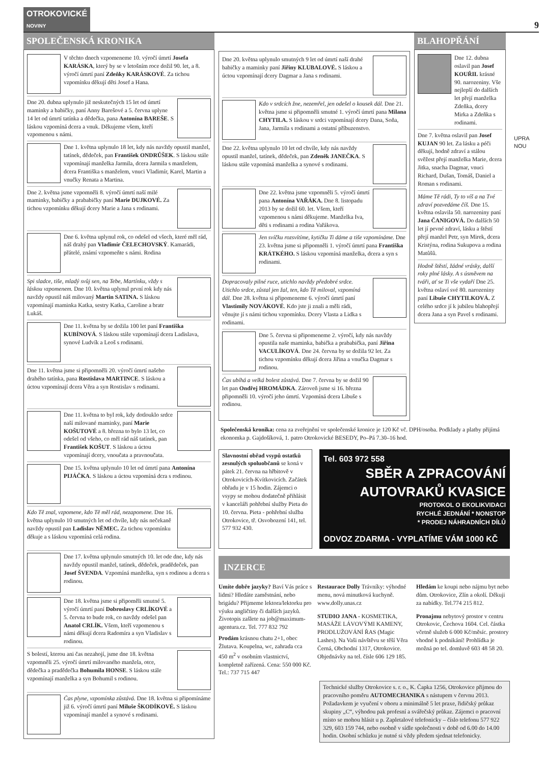OTROKOVICKÉ
NOVINY
9
SPOLEČENSKÁ KRONIKA
V těchto dnech vzpomeneme 10. výročí úmrtí Josefa KARÁSKA, který by se v letošním roce dožil 90. let, a 8. výročí úmrtí paní Zdeňky KARÁSKOVÉ. Za tichou vzpomínku děkují děti Josef a Hana.
Dne 20. dubna uplynulo již neskutečných 15 let od úmrtí maminky a babičky, paní Anny Barešové a 5. června uplyne 14 let od úmrtí tatínka a dědečka, pana Antonína BAREŠE. S láskou vzpomíná dcera a vnuk. Děkujeme všem, kteří vzpomenou s námi.
Dne 1. května uplynulo 18 let, kdy nás navždy opustil manžel, tatínek, dědeček, pan František ONDRŮŠEK. S láskou stále vzpomínají manželka Jarmila, dcera Jarmila s manželem, dcera Františka s manželem, vnuci Vladimír, Karel, Martin a vnučky Renata a Martina.
Dne 2. května jsme vzpomněli 8. výročí úmrtí naší milé maminky, babičky a prababičky paní Marie DUJKOVÉ. Za tichou vzpomínku děkují dcery Marie a Jana s rodinami.
Dne 6. května uplynul rok, co odešel od všech, které měl rád, náš drahý pan Vladimír ČELECHOVSKÝ. Kamarádi, přátelé, známí vzpomeňte s námi. Rodina
Spi sladce, tiše, mladý svůj sen, na Tebe, Martínku, vždy s láskou vzpomenem. Dne 10. května uplynul první rok kdy nás navždy opustil náš milovaný Martin SATINA. S láskou vzpomínají maminka Katka, sestry Katka, Caroline a bratr Lukáš.
Dne 11. května by se dožila 100 let paní Františka KUBÍNOVÁ. S láskou stále vzpomínají dcera Ladislava, synové Ludvík a Leoš s rodinami.
Dne 11. května jsme si připomněli 20. výročí úmrtí našeho drahého tatínka, pana Rostislava MARTINCE. S láskou a úctou vzpomínají dcera Věra a syn Rostislav s rodinami.
Dne 11. května to byl rok, kdy dotlouklo srdce naší milované maminky, paní Marie KOŠUTOVÉ a 8. března to bylo 13 let, co odešel od všeho, co měl rád náš tatínek, pan František KOŠUT. S láskou a úctou vzpomínají dcery, vnoučata a pravnoučata.
Dne 15. května uplynulo 10 let od úmrtí pana Antonína PIJÁČKA. S láskou a úctou vzpomíná dcra s rodinou.
Kdo Tě znal, vzpomene, kdo Tě měl rád, nezapomene. Dne 16. května uplynulo 10 smutných let od chvíle, kdy nás nečekaně navždy opustil pan Ladislav NĚMEC. Za tichou vzpomínku děkuje a s láskou vzpomíná celá rodina.
Dne 17. května uplynulo smutných 10. let ode dne, kdy nás navždy opustil manžel, tatínek, dědeček, pradědeček, pan Josef ŠVENDA. Vzpomíná manželka, syn s rodinou a dcera s rodinou.
Dne 18. května jsme si připoměli smutné 5. výročí úmrtí paní Dobroslavy CRLÍKOVÉ a 5. června to bude rok, co navždy odešel pan Anatol CRLÍK. Všem, kteří vzpomenou s námi děkují dcera Radomíra a syn Vladislav s rodinou.
S bolestí, kterou ani čas nezahojí, jsme dne 18. května vzpomněli 25. výročí úmrtí milovaného manžela, otce, dědečka a pradědečka Bohumila HONSE. S láskou stále vzpomínají manželka a syn Bohumil s rodinou.
Čas plyne, vzpomínka zůstává. Dne 18. května si připomínáme již 6. výročí úmrtí paní Miluše ŠKODÍKOVÉ. S láskou vzpomínají manžel a synové s rodinami.
Dne 20. května uplynulo smutných 9 let od úmrtí naší drahé babičky a maminky paní Jiřiny KLUBALOVÉ. S láskou a úctou vzpomínají dcery Dagmar a Jana s rodinami.
Kdo v srdcích žne, nezemřel, jen odešel o kousek dál. Dne 21. května jsme si připomněli smutné 1. výročí úmrtí pana Milana CHYTILA. S láskou v srdci vzpomínají dcery Dana, Soňa, Jana, Jarmila s rodinami a ostatní příbuzenstvo.
Dne 22. května uplynulo 10 let od chvíle, kdy nás navždy opustil manžel, tatínek, dědeček, pan Zdeněk JANEČKA. S láskou stále vzpomíná manželka a synové s rodinami.
Dne 22. května jsme vzpomněli 5. výročí úmrtí pana Antonína VAŘÁKA. Dne 8. listopadu 2013 by se dožil 60. let. Všem, kteří vzpomenou s námi děkujeme. Manželka Iva, děti s rodinami a rodina Vařákova.
Jen svíčku rozsvítíme, kytičku Ti dáme a tiše vzpomínáme. Dne 23. května jsme si připomněli 1. výročí úmrtí pana Františka KRÁTKÉHO. S láskou vzpomíná manželka, dcera a syn s rodinami.
Dopracovaly pilné ruce, utichlo navždy předobré srdce. Utichlo srdce, zůstal jen žal, ten, kdo Tě miloval, vzpomíná dál. Dne 28. května si připomeneme 6. výročí úmrtí paní Vlastimily NOVÁKOVÉ. Kdo jste ji znali a měli rádi, věnujte jí s námi tichou vzpomínku. Dcery Vlasta a Lidka s rodinami.
Dne 5. června si připomeneme 2. výročí, kdy nás navždy opustila naše maminka, babička a prababička, paní Jiřina VACULÍKOVÁ. Dne 24. června by se dožila 92 let. Za tichou vzpomínku děkují dcera Jiřina a vnučka Dagmar s rodinou.
Čas ubíhá a velká bolest zůstává. Dne 7. června by se dožil 90 let pan Ondřej HROMÁDKA. Zároveň jsme si 16. března připomněli 10. výročí jeho úmrtí. Vzpomíná dcera Libuše s rodinou.
BLAHOPŘÁNÍ
Dne 12. dubna oslavil pan Josef KOUŘIL krásné 90. narozeniny. Vše nejlepší do dalších let přejí manželka Zdeňka, dcery Mirka a Zdeňka s rodinami.
Dne 7. května oslavil pan Josef KUJAN 90 let. Za lásku a péči děkují, hodně zdraví a stálou svěžest přejí manželka Marie, dcera Jitka, snacha Dagmar, vnuci Richard, Dušan, Tomáš, Daniel a Roman s rodinami.
Máme Tě rádi, Ty to víš a na Tvé zdraví pozvedáme číš. Dne 15. května oslavila 50. narozeniny paní Jana ČANIGOVÁ. Do dalších 50 let jí pevné zdraví, lásku a štěstí přejí manžel Petr, syn Mirek, dcera Kristýna, rodina Sukupova a rodina Matůšů.
Hodně štěstí, žádné vrásky, další roky plné lásky. A s úsměvem na tváři, ať se Ti vše vydaří Dne 25. května oslaví své 80. narozeniny paní Libuše CHYTILKOVÁ. Z celého srdce jí k jubileu blahopřejí dcera Jana a syn Pavel s rodinami.
Společenská kronika: cena za zveřejnění ve společenské kronice je 120 Kč vč. DPH/osoba. Podklady a platby přijímá ekonomka p. Gajdošíková, 1. patro Otrokovické BESEDY, Po–Pá 7.30–16 hod.
Slavnostní obřad vsypů ostatků zesnulých spoluobčanů se koná v pátek 21. června na hřbitově v Otrokovicích-Kvítkovicích. Začátek obřadu je v 15 hodin. Zájemci o vsypy se mohou dodatečně přihlásit v kanceláři pohřební služby Pieta do 10. června. Pieta - pohřební služba Otrokovice, tř. Osvobození 141, tel. 577 932 430.
Tel. 603 972 558
SBĚR A ZPRACOVÁNÍ AUTOVRAKŮ KVASICE
PROTOKOL O EKOLIKVIDACI
RYCHLÉ JEDNÁNÍ * NONSTOP
* PRODEJ NÁHRADNÍCH DÍLŮ
ODVOZ ZDARMA - VYPLATÍME VÁM 1000 KČ
INZERCE
Umíte dobře jazyky? Baví Vás práce s lidmi? Hledáte zaměstnání, nebo brigádu? Přijmeme lektora/lektorku pro výuku angličtiny či dalších jazyků. Životopis zašlete na job@maximum-agentura.cz. Tel. 777 832 792
Prodám krásnou chatu 2+1, obec Žlutava. Koupelna, wc, zahrada cca 450 m<sup>2</sup> v osobním vlastnictví, kompletně zařízená. Cena: 550 000 Kč. Tel.: 737 715 447
Restaurace Dolly Trávníky: výhodné menu, nová minutková kuchyně. www.dolly.unas.cz
STUDIO JANA - KOSMETIKA, MASÁŽE LÁVOVÝMI KAMENY, PRODLUŽOVÁNÍ ŘAS (Magic Lashes). Na Vaši návštěvu se těší Věra Černá, Obchodní 1317, Otrokovice. Objednávky na tel. čísle 606 129 185.
Hledám ke koupi nebo nájmu byt nebo dům. Otrokovice, Zlín a okolí. Děkuji za nabídky. Tel.774 215 812.
Pronajmu nebytový prostor v centru Otrokovic, Čechova 1604. Cel. částka včetně služeb 6 000 Kč/měsíc. prostory vhodné k podnikání! Prohlídka je možná po tel. domluvě 603 48 58 20.
Technické služby Otrokovice s. r. o., K. Čapka 1256, Otrokovice přijmou do pracovního poměru AUTOMECHANIKA s nástupem v červnu 2013. Požadavkem je vyučení v oboru a minimálně 5 let praxe, řidičský průkaz skupiny „C“, výhodou pak profesní a svářečský průkaz. Zájemci o pracovní místo se mohou hlásit u p. Zapletalové telefonicky – číslo telefonu 577 922 329, 603 159 744, nebo osobně v sídle společnosti v době od 6.00 do 14.00 hodin. Osobní schůzku je nutné si vždy předem sjednat telefonicky.
UPRA NOU